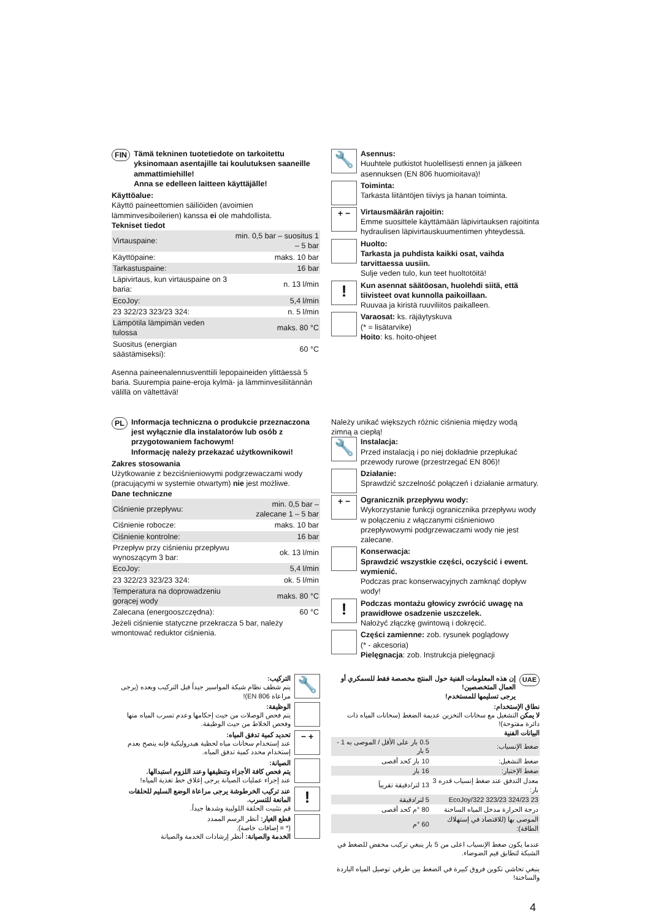FIN
Tämä tekninen tuotetiedote on tarkoitettu yksinomaan asentajille tai koulutuksen saaneille ammattimiehille!
Anna se edelleen laitteen käyttäjälle!
Käyttöalue:
Käyttö paineettomien säiliöiden (avoimien lämminvesiboilerien) kanssa ei ole mahdollista.
Tekniset tiedot
| Virtauspaine: | min. 0,5 bar – suositus 1 – 5 bar |
| Käyttöpaine: | maks. 10 bar |
| Tarkastuspaine: | 16 bar |
| Läpivirtaus, kun virtauspaine on 3 baria: | n. 13 l/min |
| EcoJoy: | 5,4 l/min |
| 23 322/23 323/23 324: | n. 5 l/min |
| Lämpötila lämpimän veden tulossa | maks. 80 °C |
| Suositus (energian säästämiseksi): | 60 °C |
Asenna paineenalennusventtiili lepopaineiden ylittäessä 5 baria. Suurempia paine-eroja kylmä- ja lämminvesiliitännän välillä on vältettävä!
🔧
Asennus:
Huuhtele putkistot huolellisesti ennen ja jälkeen asennuksen (EN 806 huomioitava)!
Toiminta:
Tarkasta liitäntöjen tiiviys ja hanan toiminta.
+ −
Virtausmäärän rajoitin:
Emme suosittele käyttämään läpivirtauksen rajoitinta hydraulisen läpivirtauskuumentimen yhteydessä.
Huolto:
Tarkasta ja puhdista kaikki osat, vaihda tarvittaessa uusiin.
Sulje veden tulo, kun teet huoltotöitä!
!
Kun asennat säätöosan, huolehdi siitä, että tiivisteet ovat kunnolla paikoillaan.
Ruuvaa ja kiristä ruuviliitos paikalleen.
Varaosat: ks. räjäytyskuva
(* = lisätarvike)
Hoito: ks. hoito-ohjeet
PL
Informacja techniczna o produkcie przeznaczona jest wyłącznie dla instalatorów lub osób z przygotowaniem fachowym!
Informację należy przekazać użytkownikowi!
Zakres stosowania
Użytkowanie z bezciśnieniowymi podgrzewaczami wody (pracującymi w systemie otwartym) nie jest możliwe.
Dane techniczne
| Ciśnienie przepływu: | min. 0,5 bar – zalecane 1 – 5 bar |
| Ciśnienie robocze: | maks. 10 bar |
| Ciśnienie kontrolne: | 16 bar |
| Przepływ przy ciśnieniu przepływu wynoszącym 3 bar: | ok. 13 l/min |
| EcoJoy: | 5,4 l/min |
| 23 322/23 323/23 324: | ok. 5 l/min |
| Temperatura na doprowadzeniu gorącej wody | maks. 80 °C |
| Zalecana (energooszczędna): | 60 °C |
Jeżeli ciśnienie statyczne przekracza 5 bar, należy wmontować reduktor ciśnienia.
Należy unikać większych różnic ciśnienia między wodą zimną a ciepłą!
🔧
Instalacja:
Przed instalacją i po niej dokładnie przepłukać przewody rurowe (przestrzegać EN 806)!
Działanie:
Sprawdzić szczelność połączeń i działanie armatury.
+ −
Ogranicznik przepływu wody:
Wykorzystanie funkcji ogranicznika przepływu wody w połączeniu z włączanymi ciśnieniowo przepływowymi podgrzewaczami wody nie jest zalecane.
Konserwacja:
Sprawdzić wszystkie części, oczyścić i ewent. wymienić.
Podczas prac konserwacyjnych zamknąć dopływ wody!
!
Podczas montażu głowicy zwrócić uwagę na prawidłowe osadzenie uszczelek.
Nałożyć złączkę gwintową i dokręcić.
Części zamienne: zob. rysunek poglądowy
(* - akcesoria)
Pielęgnacja: zob. Instrukcja pielęgnacji
UAE
إن هذه المعلومات الفنية حول المنتج مخصصة فقط للسمكري أو العمال المتخصصين!
يرجى تسليمها للمستخدم!
نطاق الإستخدام:
لا يمكن التشغيل مع سخانات التخزين عديمة الضغط (سخانات المياه ذات دائرة مفتوحة)!
البيانات الفنية
| ضغط الإنسياب: | 0.5 بار على الأقل / الموصى به 1 - 5 بار |
| ضغط التشغيل: | 10 بار كحد أقصى |
| ضغط الإختبار: | 16 بار |
| معدل التدفق عند ضغط إنسياب قدره 3 بار: | 13 لتر/دقيقة تقريباً |
| 23 324/23 323/23 322/EcoJoy | 5 لتر/دقيقة |
| درجة الحرارة مدخل المياه الساخنة | 80 °م كحد أقصى |
| الموصى بها (للاقتصاد في إستهلاك الطاقة): | 60 °م |
عندما يكون ضغط الإنسياب اعلى من 5 بار ينبغي تركيب مخفض للضغط في الشبكة لتطابق قيم الضوضاء.
ينبغي تحاشي تكوين فروق كبيرة في الضغط بين طرفي توصيل المياه الباردة والساخنة!
🔧
التركيب:
يتم شطف نظام شبكة المواسير جيداً قبل التركيب وبعده (يرجى مراعاة EN 806)!
الوظيفة:
يتم فحص الوصلات من حيث إحكامها وعدم تسرب المياه منها وفحص الخلاط من حيث الوظيفة.
+ −
تحديد كمية تدفق المياه:
عند إستخدام سخانات مياه لحظية هيدروليكية فإنه ينصح بعدم إستخدام محدد كمية تدفق المياه.
الصيانة:
يتم فحص كافة الأجزاء وتنظيفها وعند اللزوم استبدالها.
عند إجراء عمليات الصيانة يرجى إغلاق خط تغذية المياه!
!
عند تركيب الخرطوشة يرجى مراعاة الوضع السليم للحلقات المانعة للتسرب.
قم بتثبيت الحلقة اللولبية وشدها جيداً.
قطع الغيار: أنظر الرسم الممدد
(* = إضافات خاصة).
الخدمة والصيانة: أنظر إرشادات الخدمة والصيانة
4